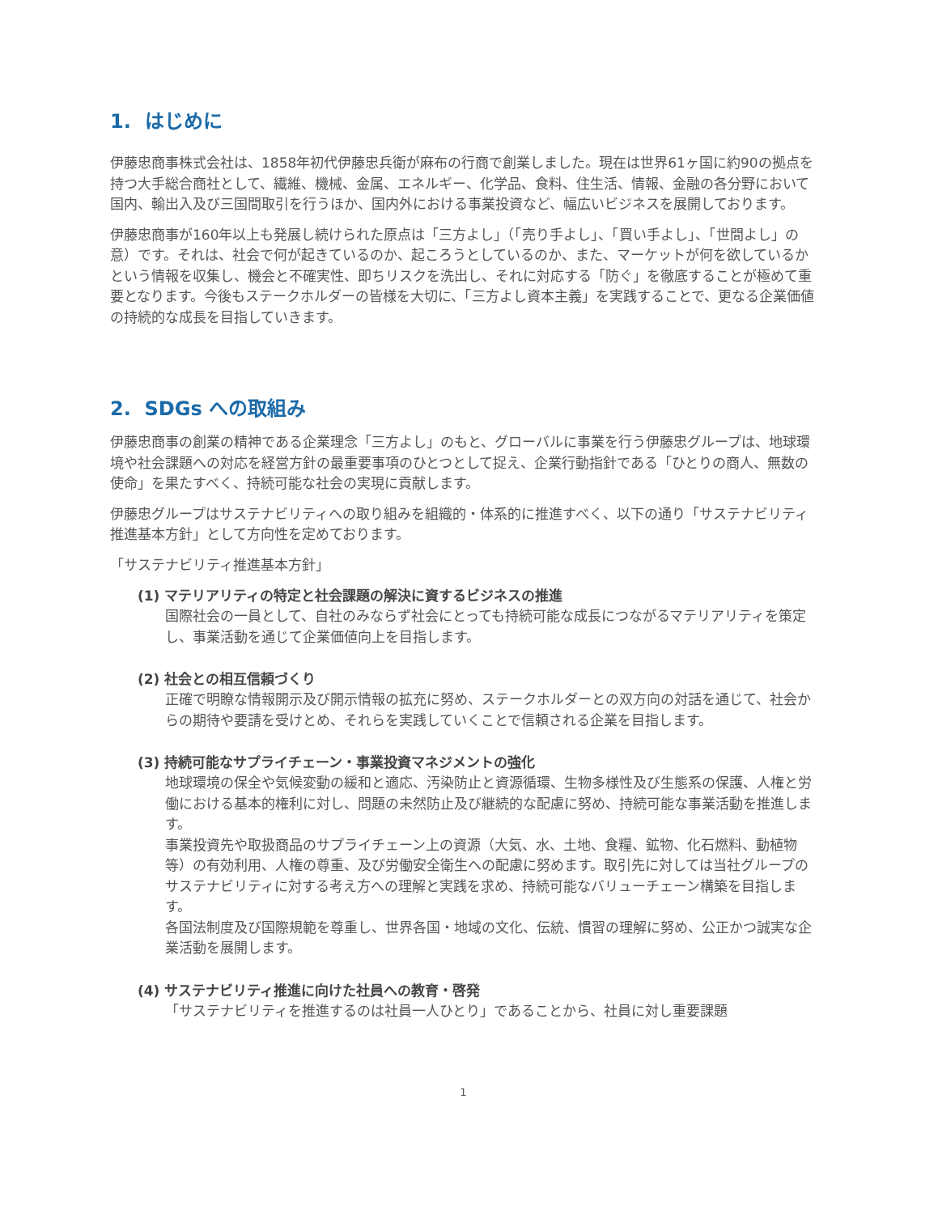1. はじめに
伊藤忠商事株式会社は、1858年初代伊藤忠兵衛が麻布の行商で創業しました。現在は世界61ヶ国に約90の拠点を持つ大手総合商社として、繊維、機械、金属、エネルギー、化学品、食料、住生活、情報、金融の各分野において国内、輸出入及び三国間取引を行うほか、国内外における事業投資など、幅広いビジネスを展開しております。
伊藤忠商事が160年以上も発展し続けられた原点は「三方よし」（「売り手よし」、「買い手よし」、「世間よし」の意）です。それは、社会で何が起きているのか、起ころうとしているのか、また、マーケットが何を欲しているかという情報を収集し、機会と不確実性、即ちリスクを洗出し、それに対応する「防ぐ」を徹底することが極めて重要となります。今後もステークホルダーの皆様を大切に、「三方よし資本主義」を実践することで、更なる企業価値の持続的な成長を目指していきます。
2. SDGs への取組み
伊藤忠商事の創業の精神である企業理念「三方よし」のもと、グローバルに事業を行う伊藤忠グループは、地球環境や社会課題への対応を経営方針の最重要事項のひとつとして捉え、企業行動指針である「ひとりの商人、無数の使命」を果たすべく、持続可能な社会の実現に貢献します。
伊藤忠グループはサステナビリティへの取り組みを組織的・体系的に推進すべく、以下の通り「サステナビリティ推進基本方針」として方向性を定めております。
「サステナビリティ推進基本方針」
(1) マテリアリティの特定と社会課題の解決に資するビジネスの推進
国際社会の一員として、自社のみならず社会にとっても持続可能な成長につながるマテリアリティを策定し、事業活動を通じて企業価値向上を目指します。
(2) 社会との相互信頼づくり
正確で明瞭な情報開示及び開示情報の拡充に努め、ステークホルダーとの双方向の対話を通じて、社会からの期待や要請を受けとめ、それらを実践していくことで信頼される企業を目指します。
(3) 持続可能なサプライチェーン・事業投資マネジメントの強化
地球環境の保全や気候変動の緩和と適応、汚染防止と資源循環、生物多様性及び生態系の保護、人権と労働における基本的権利に対し、問題の未然防止及び継続的な配慮に努め、持続可能な事業活動を推進します。
事業投資先や取扱商品のサプライチェーン上の資源（大気、水、土地、食糧、鉱物、化石燃料、動植物等）の有効利用、人権の尊重、及び労働安全衛生への配慮に努めます。取引先に対しては当社グループのサステナビリティに対する考え方への理解と実践を求め、持続可能なバリューチェーン構築を目指します。
各国法制度及び国際規範を尊重し、世界各国・地域の文化、伝統、慣習の理解に努め、公正かつ誠実な企業活動を展開します。
(4) サステナビリティ推進に向けた社員への教育・啓発
「サステナビリティを推進するのは社員一人ひとり」であることから、社員に対し重要課題
1